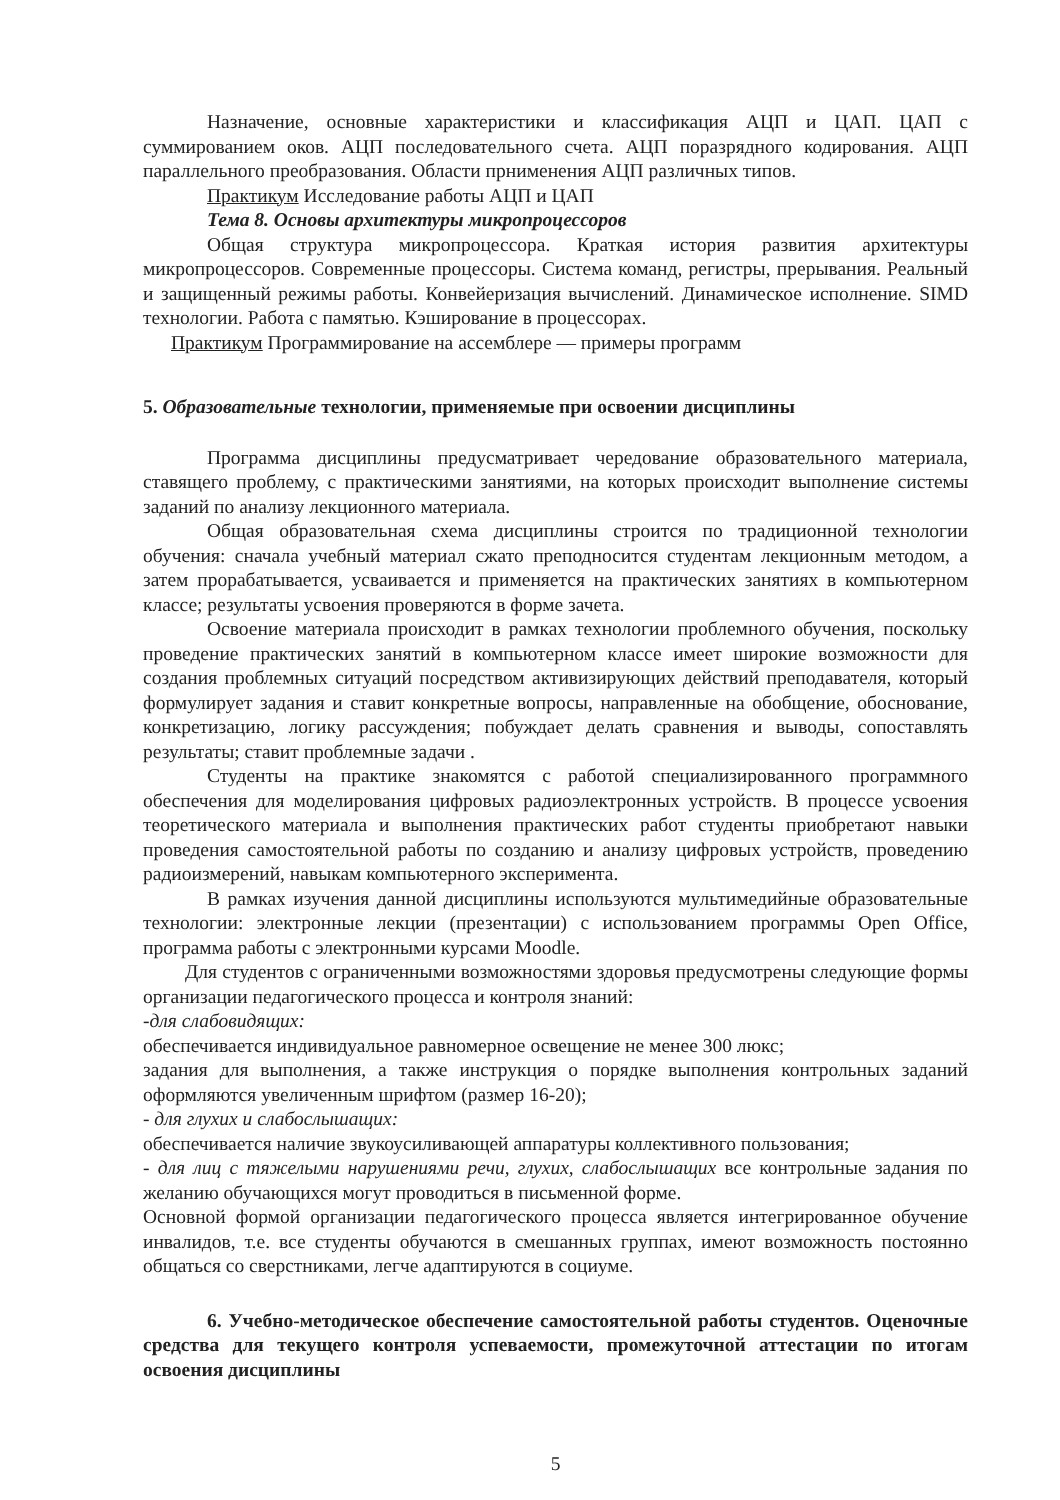Назначение, основные характеристики и классификация АЦП и ЦАП. ЦАП с суммированием оков. АЦП последовательного счета. АЦП поразрядного кодирования. АЦП параллельного преобразования. Области прнименения АЦП различных типов.
Практикум Исследование работы АЦП и ЦАП
Тема 8. Основы архитектуры микропроцессоров
Общая структура микропроцессора. Краткая история развития архитектуры микропроцессоров. Современные процессоры. Система команд, регистры, прерывания. Реальный и защищенный режимы работы. Конвейеризация вычислений. Динамическое исполнение. SIMD технологии. Работа с памятью. Кэширование в процессорах.
Практикум Программирование на ассемблере — примеры программ
5. Образовательные технологии, применяемые при освоении дисциплины
Программа дисциплины предусматривает чередование образовательного материала, ставящего проблему, с практическими занятиями, на которых происходит выполнение системы заданий по анализу лекционного материала.
Общая образовательная схема дисциплины строится по традиционной технологии обучения: сначала учебный материал сжато преподносится студентам лекционным методом, а затем прорабатывается, усваивается и применяется на практических занятиях в компьютерном классе; результаты усвоения проверяются в форме зачета.
Освоение материала происходит в рамках технологии проблемного обучения, поскольку проведение практических занятий в компьютерном классе имеет широкие возможности для создания проблемных ситуаций посредством активизирующих действий преподавателя, который формулирует задания и ставит конкретные вопросы, направленные на обобщение, обоснование, конкретизацию, логику рассуждения; побуждает делать сравнения и выводы, сопоставлять результаты; ставит проблемные задачи .
Студенты на практике знакомятся с работой специализированного программного обеспечения для моделирования цифровых радиоэлектронных устройств. В процессе усвоения теоретического материала и выполнения практических работ студенты приобретают навыки проведения самостоятельной работы по созданию и анализу цифровых устройств, проведению радиоизмерений, навыкам компьютерного эксперимента.
В рамках изучения данной дисциплины используются мультимедийные образовательные технологии: электронные лекции (презентации) с использованием программы Open Office, программа работы с электронными курсами Moodle.
Для студентов с ограниченными возможностями здоровья предусмотрены следующие формы организации педагогического процесса и контроля знаний:
-для слабовидящих:
обеспечивается индивидуальное равномерное освещение не менее 300 люкс;
задания для выполнения, а также инструкция о порядке выполнения контрольных заданий оформляются увеличенным шрифтом (размер 16-20);
- для глухих и слабослышащих:
обеспечивается наличие звукоусиливающей аппаратуры коллективного пользования;
- для лиц с тяжелыми нарушениями речи, глухих, слабослышащих все контрольные задания по желанию обучающихся могут проводиться в письменной форме.
Основной формой организации педагогического процесса является интегрированное обучение инвалидов, т.е. все студенты обучаются в смешанных группах, имеют возможность постоянно общаться со сверстниками, легче адаптируются в социуме.
6. Учебно-методическое обеспечение самостоятельной работы студентов. Оценочные средства для текущего контроля успеваемости, промежуточной аттестации по итогам освоения дисциплины
5